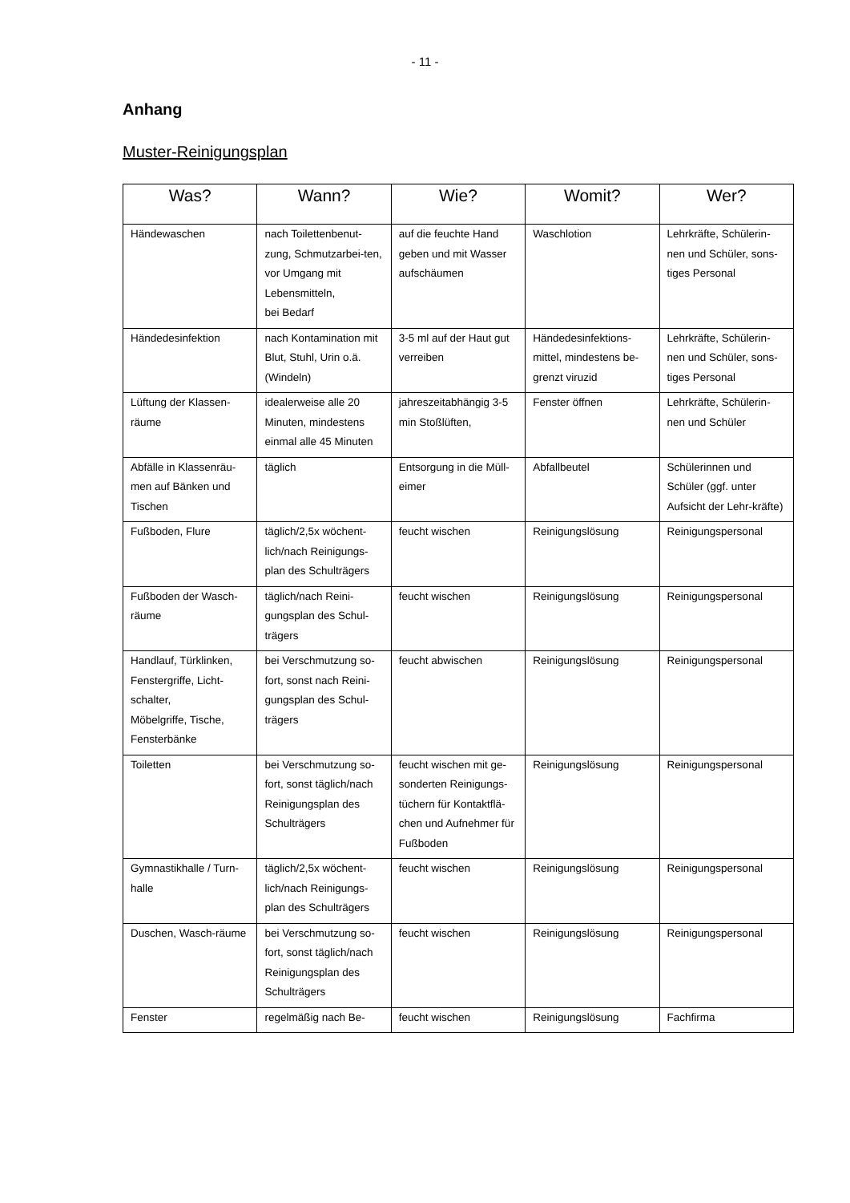- 11 -
Anhang
Muster-Reinigungsplan
| Was? | Wann? | Wie? | Womit? | Wer? |
| --- | --- | --- | --- | --- |
| Händewaschen | nach Toilettenbenut-zung, Schmutzarbei-ten, vor Umgang mit Lebensmitteln, bei Bedarf | auf die feuchte Hand geben und mit Wasser aufschäumen | Waschlotion | Lehrkräfte, Schülerin-nen und Schüler, sons-tiges Personal |
| Händedesinfektion | nach Kontamination mit Blut, Stuhl, Urin o.ä. (Windeln) | 3-5 ml auf der Haut gut verreiben | Händedesinfektions-mittel, mindestens be-grenzt viruzid | Lehrkräfte, Schülerin-nen und Schüler, sons-tiges Personal |
| Lüftung der Klassen-räume | idealerweise alle 20 Minuten, mindestens einmal alle 45 Minuten | jahreszeitabhängig 3-5 min Stoßlüften, | Fenster öffnen | Lehrkräfte, Schülerin-nen und Schüler |
| Abfälle in Klassenräu-men auf Bänken und Tischen | täglich | Entsorgung in die Müll-eimer | Abfallbeutel | Schülerinnen und Schüler (ggf. unter Aufsicht der Lehr-kräfte) |
| Fußboden, Flure | täglich/2,5x wöchent-lich/nach Reinigungs-plan des Schulträgers | feucht wischen | Reinigungslösung | Reinigungspersonal |
| Fußboden der Wasch-räume | täglich/nach Reini-gungsplan des Schul-trägers | feucht wischen | Reinigungslösung | Reinigungspersonal |
| Handlauf, Türklinken, Fenstergriffe, Licht-schalter, Möbelgriffe, Tische, Fensterbänke | bei Verschmutzung so-fort, sonst nach Reini-gungsplan des Schul-trägers | feucht abwischen | Reinigungslösung | Reinigungspersonal |
| Toiletten | bei Verschmutzung so-fort, sonst täglich/nach Reinigungsplan des Schulträgers | feucht wischen mit ge-sonderten Reinigungs-tüchern für Kontaktflä-chen und Aufnehmer für Fußboden | Reinigungslösung | Reinigungspersonal |
| Gymnastikhalle / Turn-halle | täglich/2,5x wöchent-lich/nach Reinigungs-plan des Schulträgers | feucht wischen | Reinigungslösung | Reinigungspersonal |
| Duschen, Wasch-räume | bei Verschmutzung so-fort, sonst täglich/nach Reinigungsplan des Schulträgers | feucht wischen | Reinigungslösung | Reinigungspersonal |
| Fenster | regelmäßig nach Be- | feucht wischen | Reinigungslösung | Fachfirma |